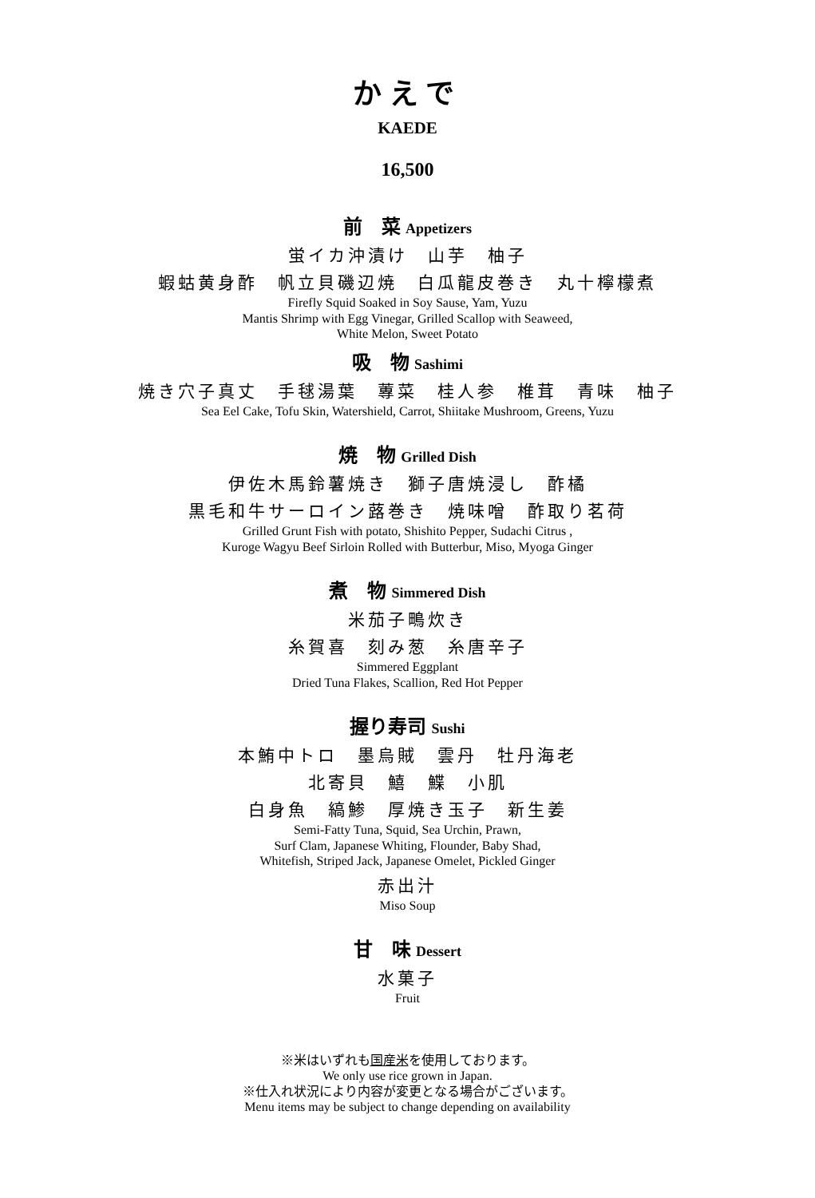かえで
KAEDE
16,500
前　菜 Appetizers
蛍イカ沖漬け　山芋　柚子
蝦蛄黄身酢　帆立貝磯辺焼　白瓜龍皮巻き　丸十檸檬煮
Firefly Squid Soaked in Soy Sause, Yam, Yuzu
Mantis Shrimp with Egg Vinegar, Grilled Scallop with Seaweed,
White Melon, Sweet Potato
吸　物 Sashimi
焼き穴子真丈　手毬湯葉　蓴菜　桂人参　椎茸　青味　柚子
Sea Eel Cake, Tofu Skin, Watershield, Carrot, Shiitake Mushroom, Greens, Yuzu
焼　物 Grilled Dish
伊佐木馬鈴薯焼き　獅子唐焼浸し　酢橘
黒毛和牛サーロイン蕗巻き　焼味噌　酢取り茗荷
Grilled Grunt Fish with potato, Shishito Pepper, Sudachi Citrus ,
Kuroge Wagyu Beef Sirloin Rolled with Butterbur, Miso, Myoga Ginger
煮　物 Simmered Dish
米茄子鴫炊き
糸賀喜　刻み葱　糸唐辛子
Simmered Eggplant
Dried Tuna Flakes, Scallion, Red Hot Pepper
握り寿司 Sushi
本鮪中トロ　墨烏賊　雲丹　牡丹海老
北寄貝　鱚　鰈　小肌
白身魚　縞鯵　厚焼き玉子　新生姜
Semi-Fatty Tuna, Squid, Sea Urchin, Prawn,
Surf Clam, Japanese Whiting, Flounder, Baby Shad,
Whitefish, Striped Jack, Japanese Omelet, Pickled Ginger
赤出汁
Miso Soup
甘　味 Dessert
水菓子
Fruit
※米はいずれも国産米を使用しております。
We only use rice grown in Japan.
※仕入れ状況により内容が変更となる場合がございます。
Menu items may be subject to change depending on availability